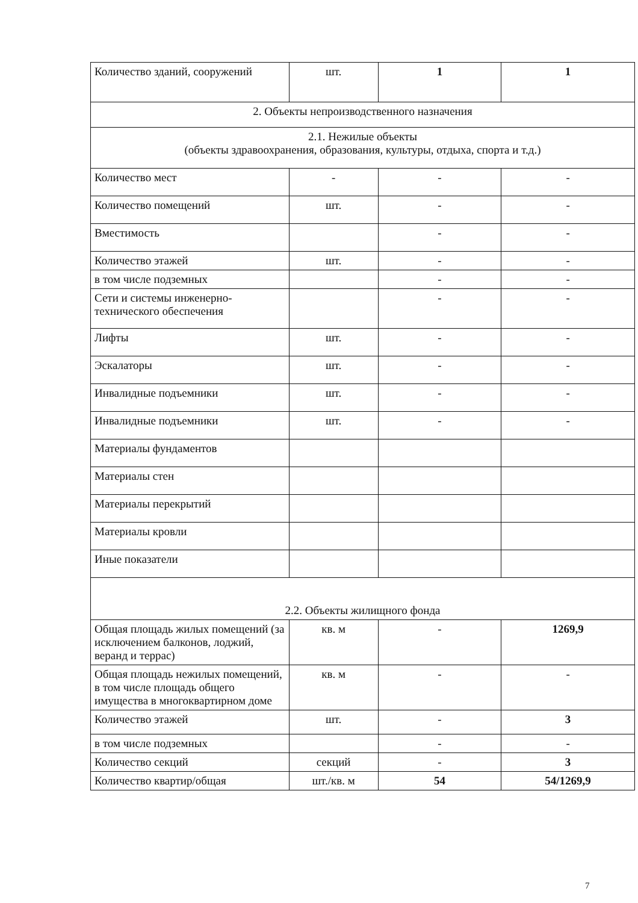| Количество зданий, сооружений | шт. | 1 | 1 |
| 2. Объекты непроизводственного назначения | | | |
| 2.1. Нежилые объекты (объекты здравоохранения, образования, культуры, отдыха, спорта и т.д.) | | | |
| Количество мест | - | - | - |
| Количество помещений | шт. | - | - |
| Вместимость | | - | - |
| Количество этажей | шт. | - | - |
| в том числе подземных | | - | - |
| Сети и системы инженерно-технического обеспечения | | - | - |
| Лифты | шт. | - | - |
| Эскалаторы | шт. | - | - |
| Инвалидные подъемники | шт. | - | - |
| Инвалидные подъемники | шт. | - | - |
| Материалы фундаментов | | | |
| Материалы стен | | | |
| Материалы перекрытий | | | |
| Материалы кровли | | | |
| Иные показатели | | | |
| 2.2. Объекты жилищного фонда | | | |
| Общая площадь жилых помещений (за исключением балконов, лоджий, веранд и террас) | кв. м | - | 1269,9 |
| Общая площадь нежилых помещений, в том числе площадь общего имущества в многоквартирном доме | кв. м | - | - |
| Количество этажей | шт. | - | 3 |
| в том числе подземных | | - | - |
| Количество секций | секций | - | 3 |
| Количество квартир/общая | шт./кв. м | 54 | 54/1269,9 |
7